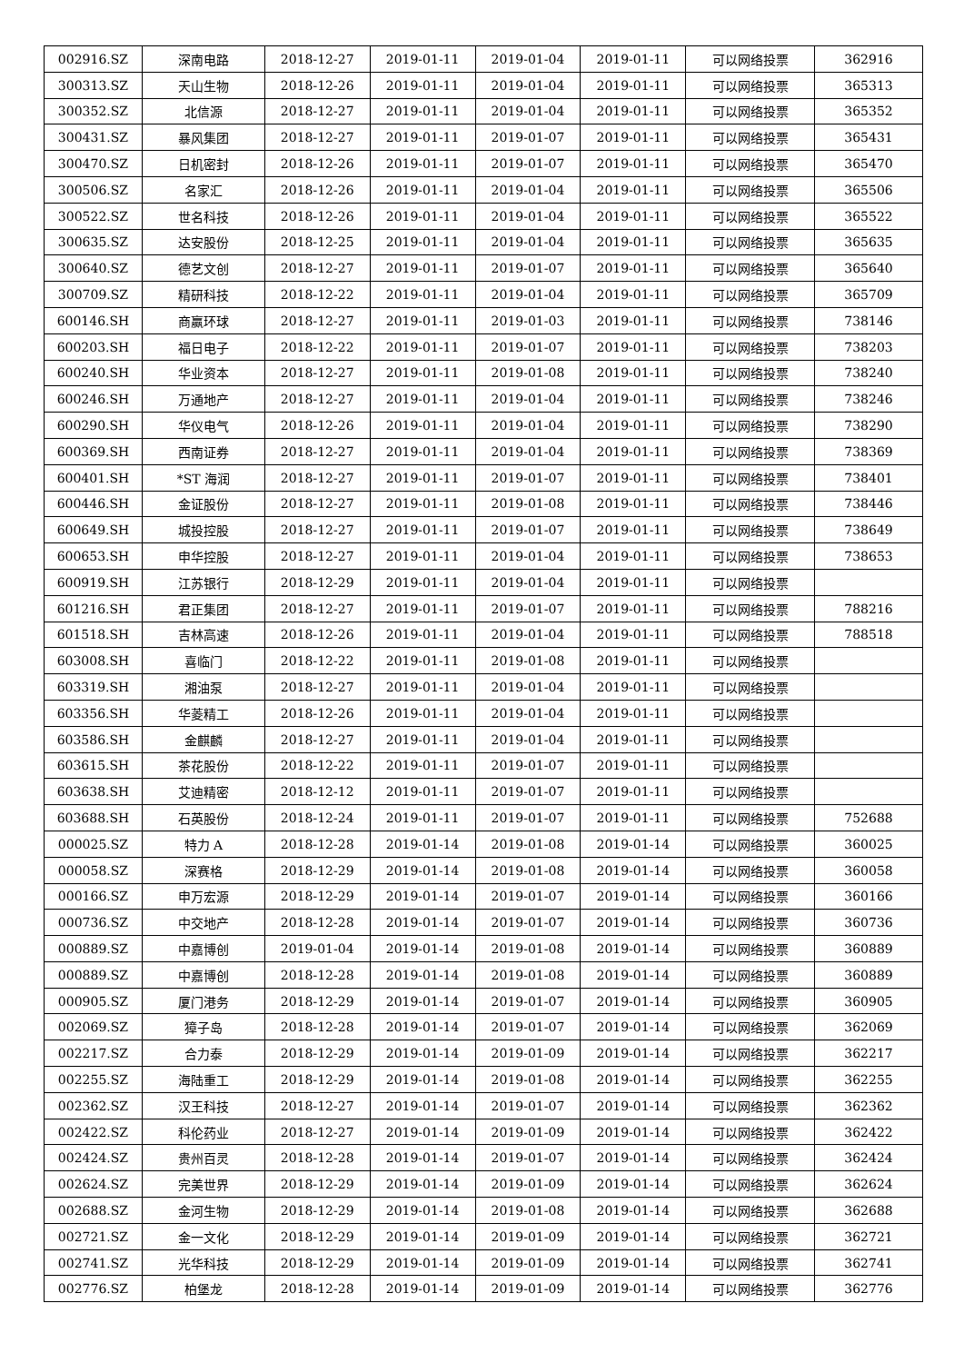| 002916.SZ | 深南电路 | 2018-12-27 | 2019-01-11 | 2019-01-04 | 2019-01-11 | 可以网络投票 | 362916 |
| 300313.SZ | 天山生物 | 2018-12-26 | 2019-01-11 | 2019-01-04 | 2019-01-11 | 可以网络投票 | 365313 |
| 300352.SZ | 北信源 | 2018-12-27 | 2019-01-11 | 2019-01-04 | 2019-01-11 | 可以网络投票 | 365352 |
| 300431.SZ | 暴风集团 | 2018-12-27 | 2019-01-11 | 2019-01-07 | 2019-01-11 | 可以网络投票 | 365431 |
| 300470.SZ | 日机密封 | 2018-12-26 | 2019-01-11 | 2019-01-07 | 2019-01-11 | 可以网络投票 | 365470 |
| 300506.SZ | 名家汇 | 2018-12-26 | 2019-01-11 | 2019-01-04 | 2019-01-11 | 可以网络投票 | 365506 |
| 300522.SZ | 世名科技 | 2018-12-26 | 2019-01-11 | 2019-01-04 | 2019-01-11 | 可以网络投票 | 365522 |
| 300635.SZ | 达安股份 | 2018-12-25 | 2019-01-11 | 2019-01-04 | 2019-01-11 | 可以网络投票 | 365635 |
| 300640.SZ | 德艺文创 | 2018-12-27 | 2019-01-11 | 2019-01-07 | 2019-01-11 | 可以网络投票 | 365640 |
| 300709.SZ | 精研科技 | 2018-12-22 | 2019-01-11 | 2019-01-04 | 2019-01-11 | 可以网络投票 | 365709 |
| 600146.SH | 商赢环球 | 2018-12-27 | 2019-01-11 | 2019-01-03 | 2019-01-11 | 可以网络投票 | 738146 |
| 600203.SH | 福日电子 | 2018-12-22 | 2019-01-11 | 2019-01-07 | 2019-01-11 | 可以网络投票 | 738203 |
| 600240.SH | 华业资本 | 2018-12-27 | 2019-01-11 | 2019-01-08 | 2019-01-11 | 可以网络投票 | 738240 |
| 600246.SH | 万通地产 | 2018-12-27 | 2019-01-11 | 2019-01-04 | 2019-01-11 | 可以网络投票 | 738246 |
| 600290.SH | 华仪电气 | 2018-12-26 | 2019-01-11 | 2019-01-04 | 2019-01-11 | 可以网络投票 | 738290 |
| 600369.SH | 西南证券 | 2018-12-27 | 2019-01-11 | 2019-01-04 | 2019-01-11 | 可以网络投票 | 738369 |
| 600401.SH | *ST 海润 | 2018-12-27 | 2019-01-11 | 2019-01-07 | 2019-01-11 | 可以网络投票 | 738401 |
| 600446.SH | 金证股份 | 2018-12-27 | 2019-01-11 | 2019-01-08 | 2019-01-11 | 可以网络投票 | 738446 |
| 600649.SH | 城投控股 | 2018-12-27 | 2019-01-11 | 2019-01-07 | 2019-01-11 | 可以网络投票 | 738649 |
| 600653.SH | 申华控股 | 2018-12-27 | 2019-01-11 | 2019-01-04 | 2019-01-11 | 可以网络投票 | 738653 |
| 600919.SH | 江苏银行 | 2018-12-29 | 2019-01-11 | 2019-01-04 | 2019-01-11 | 可以网络投票 | |
| 601216.SH | 君正集团 | 2018-12-27 | 2019-01-11 | 2019-01-07 | 2019-01-11 | 可以网络投票 | 788216 |
| 601518.SH | 吉林高速 | 2018-12-26 | 2019-01-11 | 2019-01-04 | 2019-01-11 | 可以网络投票 | 788518 |
| 603008.SH | 喜临门 | 2018-12-22 | 2019-01-11 | 2019-01-08 | 2019-01-11 | 可以网络投票 | |
| 603319.SH | 湘油泵 | 2018-12-27 | 2019-01-11 | 2019-01-04 | 2019-01-11 | 可以网络投票 | |
| 603356.SH | 华菱精工 | 2018-12-26 | 2019-01-11 | 2019-01-04 | 2019-01-11 | 可以网络投票 | |
| 603586.SH | 金麒麟 | 2018-12-27 | 2019-01-11 | 2019-01-04 | 2019-01-11 | 可以网络投票 | |
| 603615.SH | 茶花股份 | 2018-12-22 | 2019-01-11 | 2019-01-07 | 2019-01-11 | 可以网络投票 | |
| 603638.SH | 艾迪精密 | 2018-12-12 | 2019-01-11 | 2019-01-07 | 2019-01-11 | 可以网络投票 | |
| 603688.SH | 石英股份 | 2018-12-24 | 2019-01-11 | 2019-01-07 | 2019-01-11 | 可以网络投票 | 752688 |
| 000025.SZ | 特力 A | 2018-12-28 | 2019-01-14 | 2019-01-08 | 2019-01-14 | 可以网络投票 | 360025 |
| 000058.SZ | 深赛格 | 2018-12-29 | 2019-01-14 | 2019-01-08 | 2019-01-14 | 可以网络投票 | 360058 |
| 000166.SZ | 申万宏源 | 2018-12-29 | 2019-01-14 | 2019-01-07 | 2019-01-14 | 可以网络投票 | 360166 |
| 000736.SZ | 中交地产 | 2018-12-28 | 2019-01-14 | 2019-01-07 | 2019-01-14 | 可以网络投票 | 360736 |
| 000889.SZ | 中嘉博创 | 2019-01-04 | 2019-01-14 | 2019-01-08 | 2019-01-14 | 可以网络投票 | 360889 |
| 000889.SZ | 中嘉博创 | 2018-12-28 | 2019-01-14 | 2019-01-08 | 2019-01-14 | 可以网络投票 | 360889 |
| 000905.SZ | 厦门港务 | 2018-12-29 | 2019-01-14 | 2019-01-07 | 2019-01-14 | 可以网络投票 | 360905 |
| 002069.SZ | 獐子岛 | 2018-12-28 | 2019-01-14 | 2019-01-07 | 2019-01-14 | 可以网络投票 | 362069 |
| 002217.SZ | 合力泰 | 2018-12-29 | 2019-01-14 | 2019-01-09 | 2019-01-14 | 可以网络投票 | 362217 |
| 002255.SZ | 海陆重工 | 2018-12-29 | 2019-01-14 | 2019-01-08 | 2019-01-14 | 可以网络投票 | 362255 |
| 002362.SZ | 汉王科技 | 2018-12-27 | 2019-01-14 | 2019-01-07 | 2019-01-14 | 可以网络投票 | 362362 |
| 002422.SZ | 科伦药业 | 2018-12-27 | 2019-01-14 | 2019-01-09 | 2019-01-14 | 可以网络投票 | 362422 |
| 002424.SZ | 贵州百灵 | 2018-12-28 | 2019-01-14 | 2019-01-07 | 2019-01-14 | 可以网络投票 | 362424 |
| 002624.SZ | 完美世界 | 2018-12-29 | 2019-01-14 | 2019-01-09 | 2019-01-14 | 可以网络投票 | 362624 |
| 002688.SZ | 金河生物 | 2018-12-29 | 2019-01-14 | 2019-01-08 | 2019-01-14 | 可以网络投票 | 362688 |
| 002721.SZ | 金一文化 | 2018-12-29 | 2019-01-14 | 2019-01-09 | 2019-01-14 | 可以网络投票 | 362721 |
| 002741.SZ | 光华科技 | 2018-12-29 | 2019-01-14 | 2019-01-09 | 2019-01-14 | 可以网络投票 | 362741 |
| 002776.SZ | 柏堡龙 | 2018-12-28 | 2019-01-14 | 2019-01-09 | 2019-01-14 | 可以网络投票 | 362776 |